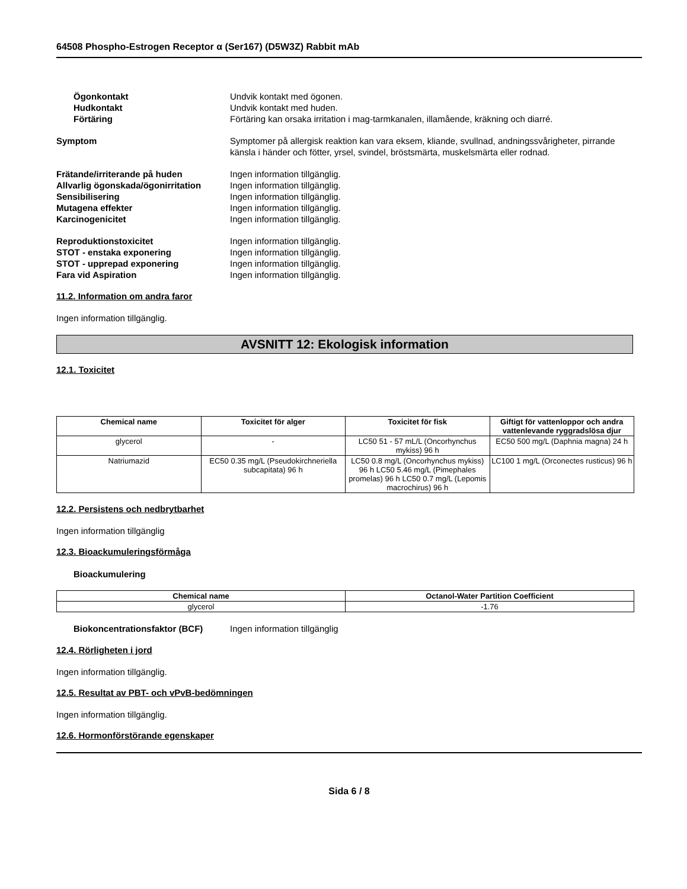64508 Phospho-Estrogen Receptor α (Ser167) (D5W3Z) Rabbit mAb
Ögonkontakt Undvik kontakt med ögonen.
Hudkontakt Undvik kontakt med huden.
Förtäring Förtäring kan orsaka irritation i mag-tarmkanalen, illamående, kräkning och diarré.
Symptom Symptomer på allergisk reaktion kan vara eksem, kliande, svullnad, andningssvårigheter, pirrande känsla i händer och fötter, yrsel, svindel, bröstsmärta, muskelsmärta eller rodnad.
Frätande/irriterande på huden Ingen information tillgänglig.
Allvarlig ögonskada/ögonirritation
Ingen information tillgänglig.
Sensibilisering Ingen information tillgänglig.
Mutagena effekter Ingen information tillgänglig.
Karcinogenicitet Ingen information tillgänglig.
Reproduktionstoxicitet Ingen information tillgänglig.
STOT - enstaka exponering Ingen information tillgänglig.
STOT - upprepad exponering Ingen information tillgänglig.
Fara vid Aspiration Ingen information tillgänglig.
11.2. Information om andra faror
Ingen information tillgänglig.
AVSNITT 12: Ekologisk information
12.1. Toxicitet
| Chemical name | Toxicitet för alger | Toxicitet för fisk | Giftigt för vattenloppor och andra vattenlevande ryggradslösa djur |
| --- | --- | --- | --- |
| glycerol | - | LC50 51 - 57 mL/L (Oncorhynchus mykiss) 96 h | EC50 500 mg/L (Daphnia magna) 24 h |
| Natriumazid | EC50 0.35 mg/L (Pseudokirchneriella subcapitata) 96 h | LC50 0.8 mg/L (Oncorhynchus mykiss) 96 h LC50 5.46 mg/L (Pimephales promelas) 96 h LC50 0.7 mg/L (Lepomis macrochirus) 96 h | LC100 1 mg/L (Orconectes rusticus) 96 h |
12.2. Persistens och nedbrytbarhet
Ingen information tillgänglig
12.3. Bioackumuleringsförmåga
Bioackumulering
| Chemical name | Octanol-Water Partition Coefficient |
| --- | --- |
| glycerol | -1.76 |
Biokoncentrationsfaktor (BCF) Ingen information tillgänglig
12.4. Rörligheten i jord
Ingen information tillgänglig.
12.5. Resultat av PBT- och vPvB-bedömningen
Ingen information tillgänglig.
12.6. Hormonförstörande egenskaper
Sida 6 / 8